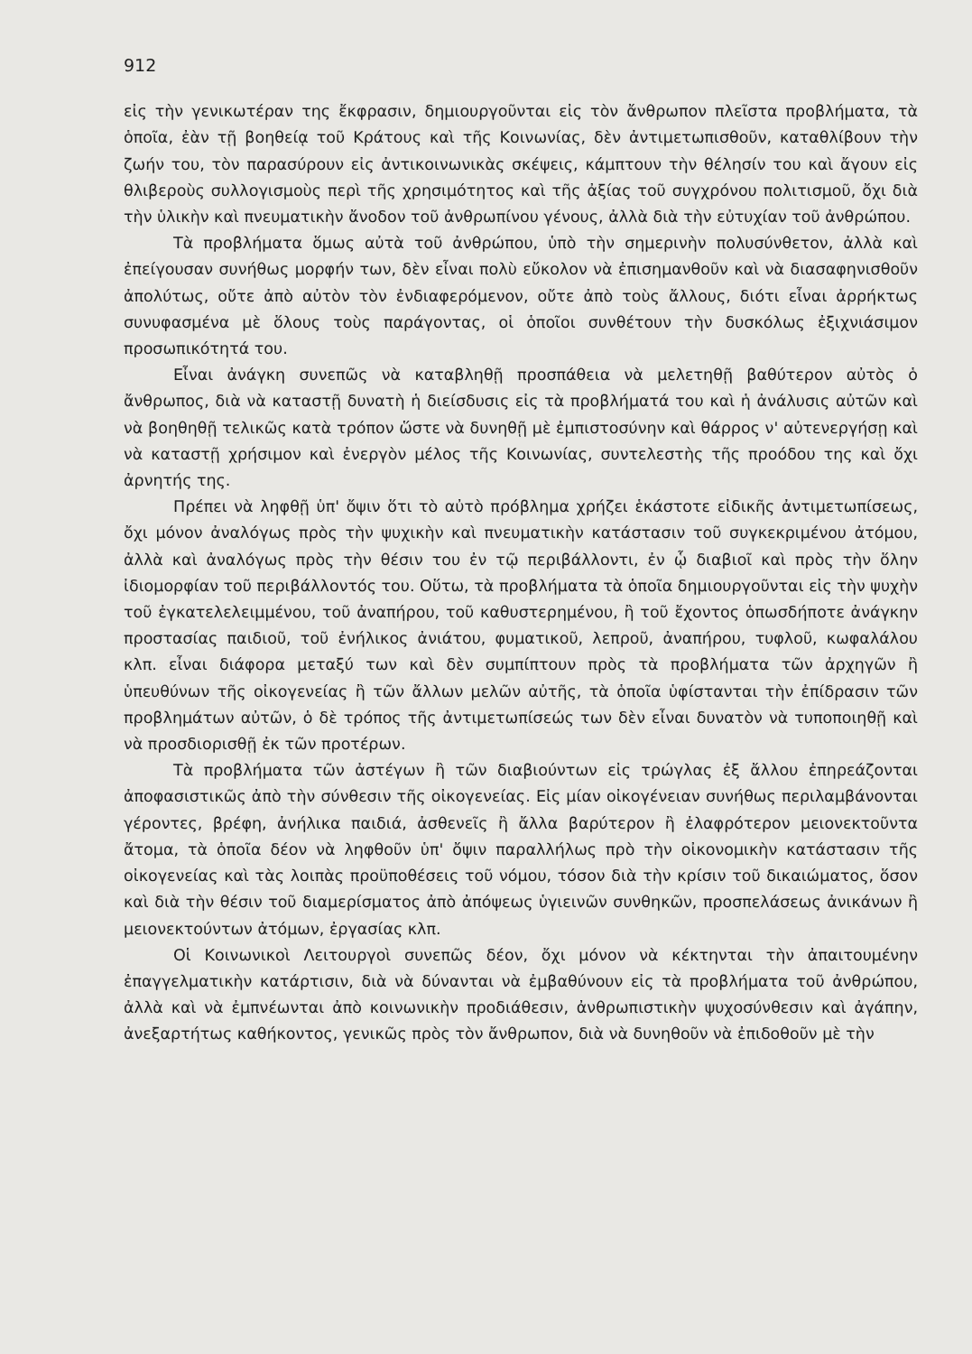912
εἰς τὴν γενικωτέραν της ἔκφρασιν, δημιουργοῦνται εἰς τὸν ἄνθρωπον πλεῖστα προβλήματα, τὰ ὁποῖα, ἐὰν τῇ βοηθείᾳ τοῦ Κράτους καὶ τῆς Κοινωνίας, δὲν ἀντιμετωπισθοῦν, καταθλίβουν τὴν ζωήν του, τὸν παρασύρουν εἰς ἀντικοινωνικὰς σκέψεις, κάμπτουν τὴν θέλησίν του καὶ ἄγουν εἰς θλιβεροὺς συλλογισμοὺς περὶ τῆς χρησιμότητος καὶ τῆς ἀξίας τοῦ συγχρόνου πολιτισμοῦ, ὄχι διὰ τὴν ὑλικὴν καὶ πνευματικὴν ἄνοδον τοῦ ἀνθρωπίνου γένους, ἀλλὰ διὰ τὴν εὐτυχίαν τοῦ ἀνθρώπου.
Τὰ προβλήματα ὅμως αὐτὰ τοῦ ἀνθρώπου, ὑπὸ τὴν σημερινὴν πολυσύνθετον, ἀλλὰ καὶ ἐπείγουσαν συνήθως μορφήν των, δὲν εἶναι πολὺ εὔκολον νὰ ἐπισημανθοῦν καὶ νὰ διασαφηνισθοῦν ἀπολύτως, οὔτε ἀπὸ αὐτὸν τὸν ἐνδιαφερόμενον, οὔτε ἀπὸ τοὺς ἄλλους, διότι εἶναι ἀρρήκτως συνυφασμένα μὲ ὅλους τοὺς παράγοντας, οἱ ὁποῖοι συνθέτουν τὴν δυσκόλως ἐξιχνιάσιμον προσωπικότητά του.
Εἶναι ἀνάγκη συνεπῶς νὰ καταβληθῇ προσπάθεια νὰ μελετηθῇ βαθύτερον αὐτὸς ὁ ἄνθρωπος, διὰ νὰ καταστῇ δυνατὴ ἡ διείσδυσις εἰς τὰ προβλήματά του καὶ ἡ ἀνάλυσις αὐτῶν καὶ νὰ βοηθηθῇ τελικῶς κατὰ τρόπον ὥστε νὰ δυνηθῇ μὲ ἐμπιστοσύνην καὶ θάρρος ν' αὐτενεργήσῃ καὶ νὰ καταστῇ χρήσιμον καὶ ἐνεργὸν μέλος τῆς Κοινωνίας, συντελεστὴς τῆς προόδου της καὶ ὄχι ἀρνητής της.
Πρέπει νὰ ληφθῇ ὑπ' ὄψιν ὅτι τὸ αὐτὸ πρόβλημα χρήζει ἑκάστοτε εἰδικῆς ἀντιμετωπίσεως, ὄχι μόνον ἀναλόγως πρὸς τὴν ψυχικὴν καὶ πνευματικὴν κατάστασιν τοῦ συγκεκριμένου ἀτόμου, ἀλλὰ καὶ ἀναλόγως πρὸς τὴν θέσιν του ἐν τῷ περιβάλλοντι, ἐν ᾧ διαβιοῖ καὶ πρὸς τὴν ὅλην ἰδιομορφίαν τοῦ περιβάλλοντός του. Οὕτω, τὰ προβλήματα τὰ ὁποῖα δημιουργοῦνται εἰς τὴν ψυχὴν τοῦ ἐγκατελελειμμένου, τοῦ ἀναπήρου, τοῦ καθυστερημένου, ἢ τοῦ ἔχοντος ὁπωσδήποτε ἀνάγκην προστασίας παιδιοῦ, τοῦ ἐνήλικος ἀνιάτου, φυματικοῦ, λεπροῦ, ἀναπήρου, τυφλοῦ, κωφαλάλου κλπ. εἶναι διάφορα μεταξύ των καὶ δὲν συμπίπτουν πρὸς τὰ προβλήματα τῶν ἀρχηγῶν ἢ ὑπευθύνων τῆς οἰκογενείας ἢ τῶν ἄλλων μελῶν αὐτῆς, τὰ ὁποῖα ὑφίστανται τὴν ἐπίδρασιν τῶν προβλημάτων αὐτῶν, ὁ δὲ τρόπος τῆς ἀντιμετωπίσεώς των δὲν εἶναι δυνατὸν νὰ τυποποιηθῇ καὶ νὰ προσδιορισθῇ ἐκ τῶν προτέρων.
Τὰ προβλήματα τῶν ἀστέγων ἢ τῶν διαβιούντων εἰς τρώγλας ἐξ ἄλλου ἐπηρεάζονται ἀποφασιστικῶς ἀπὸ τὴν σύνθεσιν τῆς οἰκογενείας. Εἰς μίαν οἰκογένειαν συνήθως περιλαμβάνονται γέροντες, βρέφη, ἀνήλικα παιδιά, ἀσθενεῖς ἢ ἄλλα βαρύτερον ἢ ἐλαφρότερον μειονεκτοῦντα ἄτομα, τὰ ὁποῖα δέον νὰ ληφθοῦν ὑπ' ὄψιν παραλλήλως πρὸ τὴν οἰκονομικὴν κατάστασιν τῆς οἰκογενείας καὶ τὰς λοιπὰς προϋποθέσεις τοῦ νόμου, τόσον διὰ τὴν κρίσιν τοῦ δικαιώματος, ὅσον καὶ διὰ τὴν θέσιν τοῦ διαμερίσματος ἀπὸ ἀπόψεως ὑγιεινῶν συνθηκῶν, προσπελάσεως ἀνικάνων ἢ μειονεκτούντων ἀτόμων, ἐργασίας κλπ.
Οἱ Κοινωνικοὶ Λειτουργοὶ συνεπῶς δέον, ὄχι μόνον νὰ κέκτηνται τὴν ἀπαιτουμένην ἐπαγγελματικὴν κατάρτισιν, διὰ νὰ δύνανται νὰ ἐμβαθύνουν εἰς τὰ προβλήματα τοῦ ἀνθρώπου, ἀλλὰ καὶ νὰ ἐμπνέωνται ἀπὸ κοινωνικὴν προδιάθεσιν, ἀνθρωπιστικὴν ψυχοσύνθεσιν καὶ ἀγάπην, ἀνεξαρτήτως καθήκοντος, γενικῶς πρὸς τὸν ἄνθρωπον, διὰ νὰ δυνηθοῦν νὰ ἐπιδοθοῦν μὲ τὴν